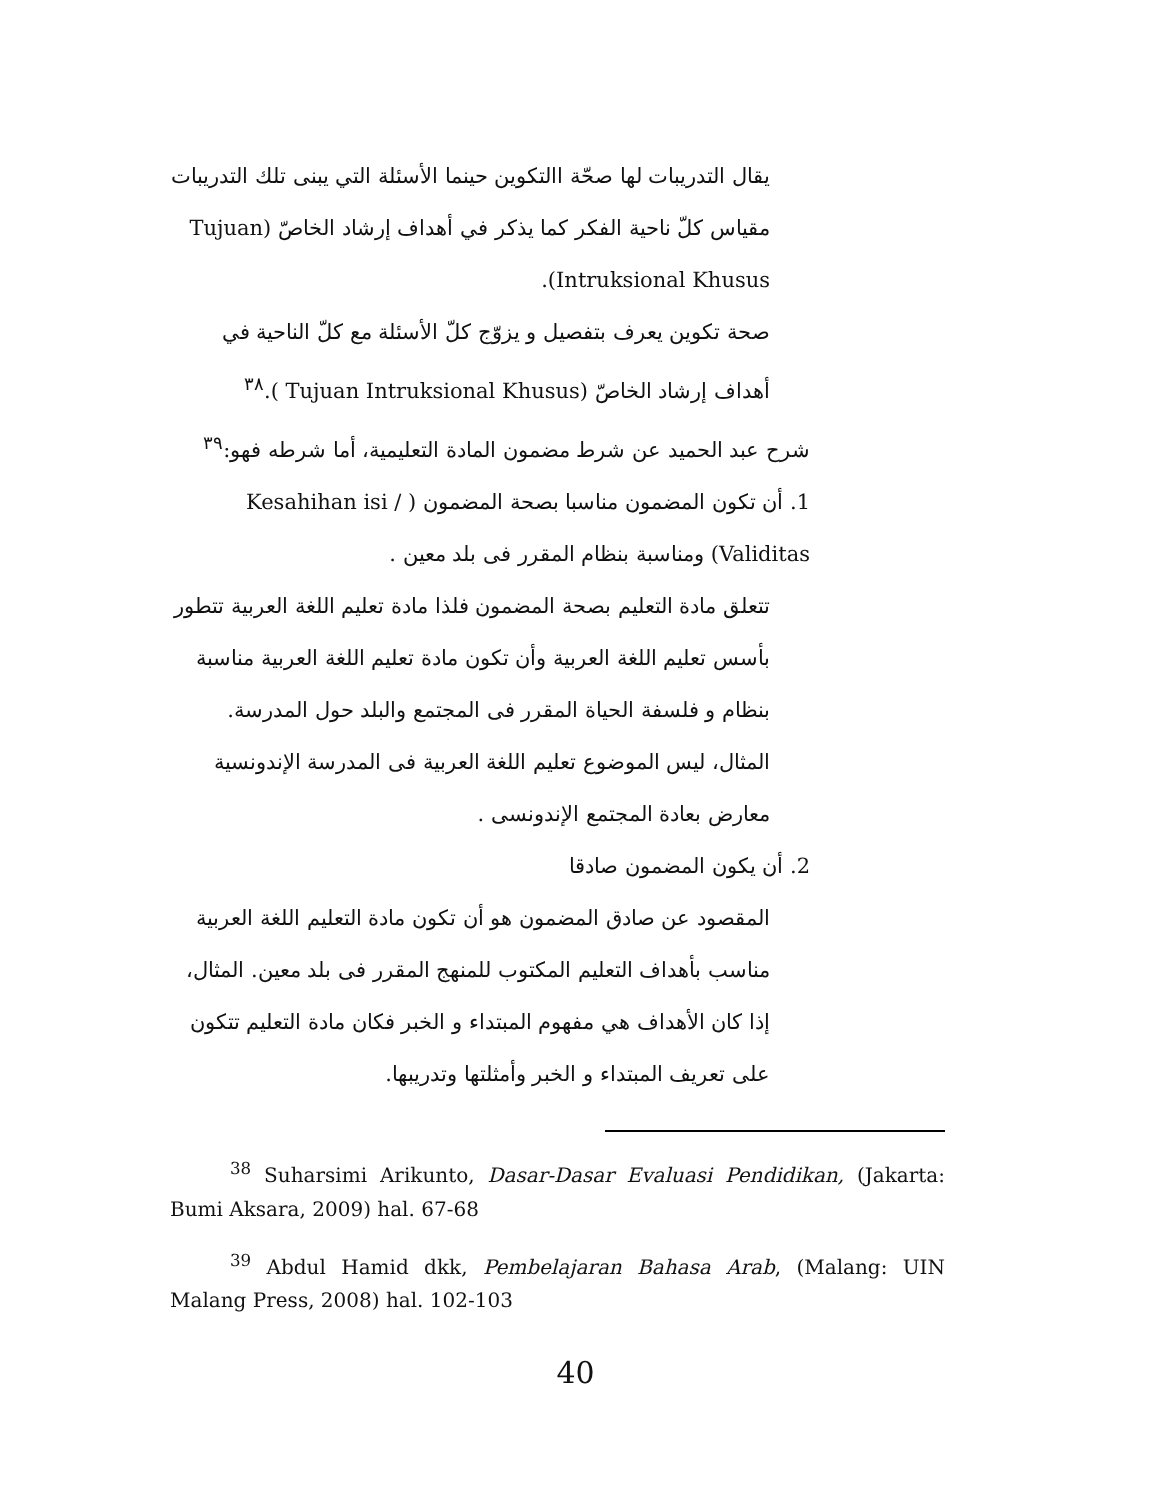يقال التدريبات لها صحّة االتكوين حينما الأسئلة التي يبنى تلك التدريبات مقياس كلّ ناحية الفكر كما يذكر في أهداف إرشاد الخاصّ (Tujuan Intruksional Khusus).
صحة تكوين يعرف بتفصيل و يزوّج كلّ الأسئلة مع كلّ الناحية في أهداف إرشاد الخاصّ (Tujuan Intruksional Khusus ).<sup>٣٨</sup>
شرح عبد الحميد عن شرط مضمون المادة التعليمية، أما شرطه فهو:<sup>٣٩</sup>
1. أن تكون المضمون مناسبا بصحة المضمون ( Kesahihan isi / Validitas) ومناسبة بنظام المقرر فى بلد معين .
تتعلق مادة التعليم بصحة المضمون فلذا مادة تعليم اللغة العربية تتطور بأسس تعليم اللغة العربية وأن تكون مادة تعليم اللغة العربية مناسبة بنظام و فلسفة الحياة المقرر فى المجتمع والبلد حول المدرسة. المثال، ليس الموضوع تعليم اللغة العربية فى المدرسة الإندونسية معارض بعادة المجتمع الإندونسى .
2. أن يكون المضمون صادقا
المقصود عن صادق المضمون هو أن تكون مادة التعليم اللغة العربية مناسب بأهداف التعليم المكتوب للمنهج المقرر فى بلد معين. المثال، إذا كان الأهداف هي مفهوم المبتداء و الخبر فكان مادة التعليم تتكون على تعريف المبتداء و الخبر وأمثلتها وتدريبها.
<sup>38</sup> Suharsimi Arikunto, Dasar-Dasar Evaluasi Pendidikan, (Jakarta: Bumi Aksara, 2009) hal. 67-68
<sup>39</sup> Abdul Hamid dkk, Pembelajaran Bahasa Arab, (Malang: UIN Malang Press, 2008) hal. 102-103
40